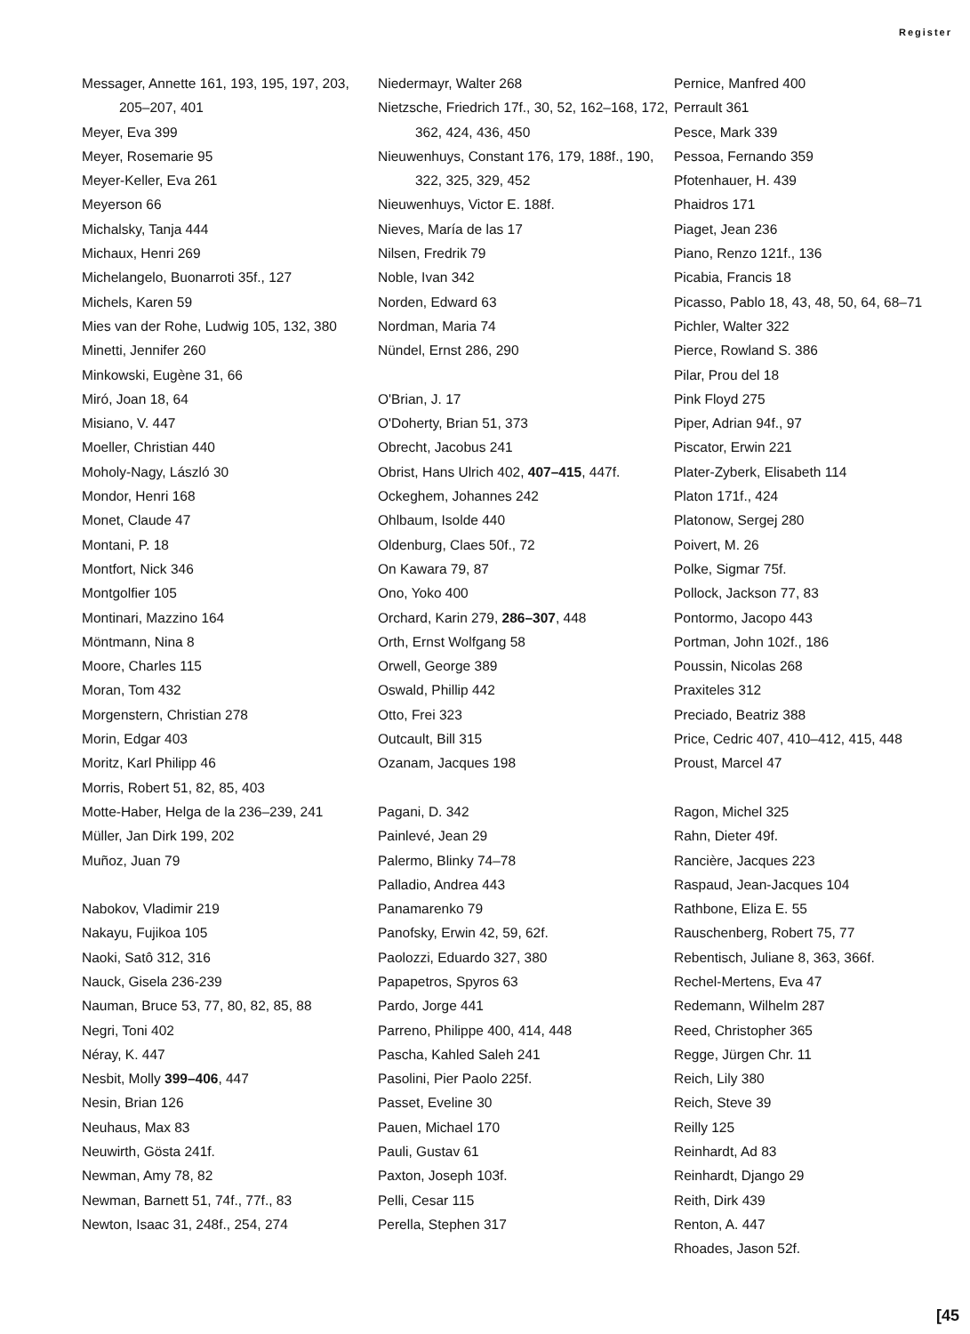Register
Messager, Annette 161, 193, 195, 197, 203, 205–207, 401
Meyer, Eva 399
Meyer, Rosemarie 95
Meyer-Keller, Eva 261
Meyerson 66
Michalsky, Tanja 444
Michaux, Henri 269
Michelangelo, Buonarroti 35f., 127
Michels, Karen 59
Mies van der Rohe, Ludwig 105, 132, 380
Minetti, Jennifer 260
Minkowski, Eugène 31, 66
Miró, Joan 18, 64
Misiano, V. 447
Moeller, Christian 440
Moholy-Nagy, László 30
Mondor, Henri 168
Monet, Claude 47
Montani, P. 18
Montfort, Nick 346
Montgolfier 105
Montinari, Mazzino 164
Möntmann, Nina 8
Moore, Charles 115
Moran, Tom 432
Morgenstern, Christian 278
Morin, Edgar 403
Moritz, Karl Philipp 46
Morris, Robert 51, 82, 85, 403
Motte-Haber, Helga de la 236–239, 241
Müller, Jan Dirk 199, 202
Muñoz, Juan 79
Nabokov, Vladimir 219
Nakayu, Fujikoa 105
Naoki, Satô 312, 316
Nauck, Gisela 236-239
Nauman, Bruce 53, 77, 80, 82, 85, 88
Negri, Toni 402
Néray, K. 447
Nesbit, Molly 399–406, 447
Nesin, Brian 126
Neuhaus, Max 83
Neuwirth, Gösta 241f.
Newman, Amy 78, 82
Newman, Barnett 51, 74f., 77f., 83
Newton, Isaac 31, 248f., 254, 274
Niedermayr, Walter 268
Nietzsche, Friedrich 17f., 30, 52, 162–168, 172, 362, 424, 436, 450
Nieuwenhuys, Constant 176, 179, 188f., 190, 322, 325, 329, 452
Nieuwenhuys, Victor E. 188f.
Nieves, María de las 17
Nilsen, Fredrik 79
Noble, Ivan 342
Norden, Edward 63
Nordman, Maria 74
Nündel, Ernst 286, 290
O'Brian, J. 17
O'Doherty, Brian 51, 373
Obrecht, Jacobus 241
Obrist, Hans Ulrich 402, 407–415, 447f.
Ockeghem, Johannes 242
Ohlbaum, Isolde 440
Oldenburg, Claes 50f., 72
On Kawara 79, 87
Ono, Yoko 400
Orchard, Karin 279, 286–307, 448
Orth, Ernst Wolfgang 58
Orwell, George 389
Oswald, Phillip 442
Otto, Frei 323
Outcault, Bill 315
Ozanam, Jacques 198
Pagani, D. 342
Painlevé, Jean 29
Palermo, Blinky 74–78
Palladio, Andrea 443
Panamarenko 79
Panofsky, Erwin 42, 59, 62f.
Paolozzi, Eduardo 327, 380
Papapetros, Spyros 63
Pardo, Jorge 441
Parreno, Philippe 400, 414, 448
Pascha, Kahled Saleh 241
Pasolini, Pier Paolo 225f.
Passet, Eveline 30
Pauen, Michael 170
Pauli, Gustav 61
Paxton, Joseph 103f.
Pelli, Cesar 115
Perella, Stephen 317
Pernice, Manfred 400
Perrault 361
Pesce, Mark 339
Pessoa, Fernando 359
Pfotenhauer, H. 439
Phaidros 171
Piaget, Jean 236
Piano, Renzo 121f., 136
Picabia, Francis 18
Picasso, Pablo 18, 43, 48, 50, 64, 68–71
Pichler, Walter 322
Pierce, Rowland S. 386
Pilar, Prou del 18
Pink Floyd 275
Piper, Adrian 94f., 97
Piscator, Erwin 221
Plater-Zyberk, Elisabeth 114
Platon 171f., 424
Platonow, Sergej 280
Poivert, M. 26
Polke, Sigmar 75f.
Pollock, Jackson 77, 83
Pontormo, Jacopo 443
Portman, John 102f., 186
Poussin, Nicolas 268
Praxiteles 312
Preciado, Beatriz 388
Price, Cedric 407, 410–412, 415, 448
Proust, Marcel 47
Ragon, Michel 325
Rahn, Dieter 49f.
Rancière, Jacques 223
Raspaud, Jean-Jacques 104
Rathbone, Eliza E. 55
Rauschenberg, Robert 75, 77
Rebentisch, Juliane 8, 363, 366f.
Rechel-Mertens, Eva 47
Redemann, Wilhelm 287
Reed, Christopher 365
Regge, Jürgen Chr. 11
Reich, Lily 380
Reich, Steve 39
Reilly 125
Reinhardt, Ad 83
Reinhardt, Django 29
Reith, Dirk 439
Renton, A. 447
Rhoades, Jason 52f.
[45